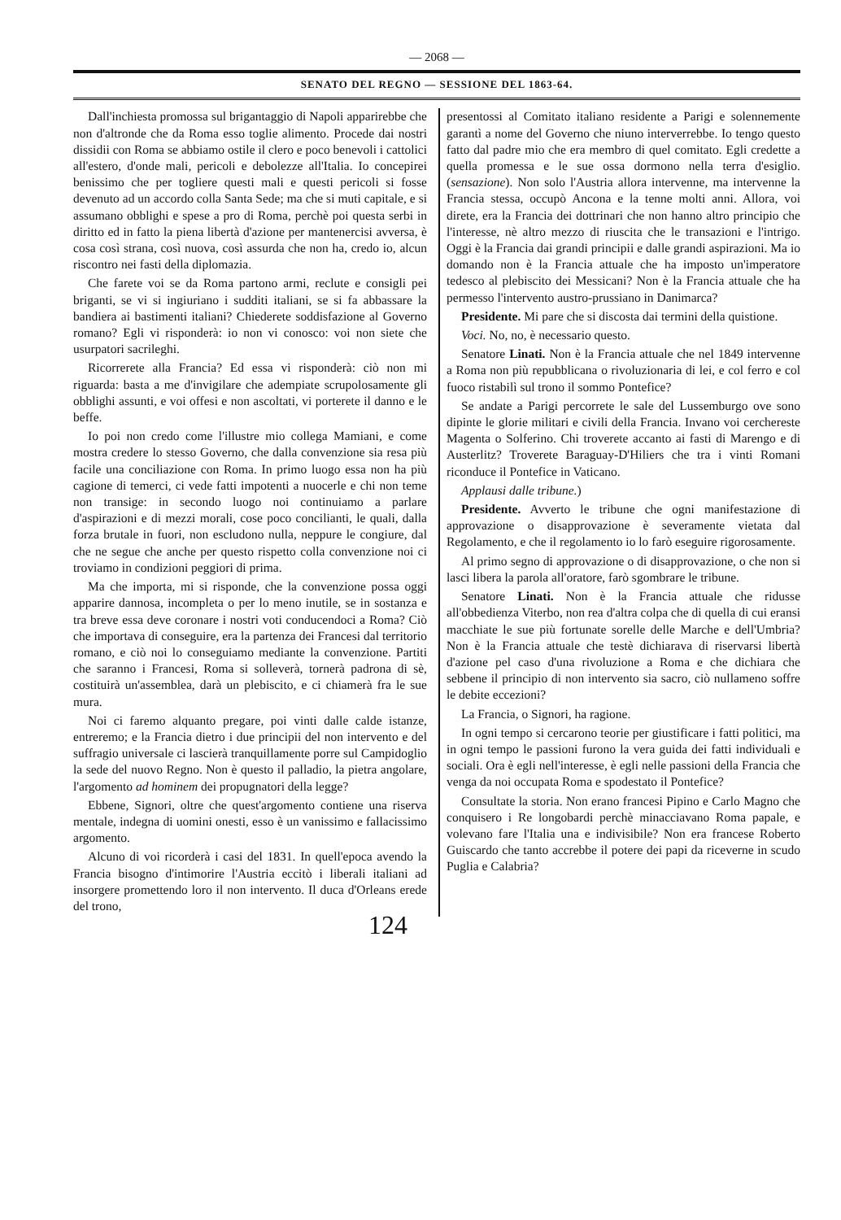— 2068 —
SENATO DEL REGNO — SESSIONE DEL 1863-64.
Dall'inchiesta promossa sul brigantaggio di Napoli apparirebbe che non d'altronde che da Roma esso toglie alimento. Procede dai nostri dissidii con Roma se abbiamo ostile il clero e poco benevoli i cattolici all'estero, d'onde mali, pericoli e debolezze all'Italia. Io concepirei benissimo che per togliere questi mali e questi pericoli si fosse devenuto ad un accordo colla Santa Sede; ma che si muti capitale, e si assumano obblighi e spese a pro di Roma, perchè poi questa serbi in diritto ed in fatto la piena libertà d'azione per mantenercisi avversa, è cosa così strana, così nuova, così assurda che non ha, credo io, alcun riscontro nei fasti della diplomazia.
Che farete voi se da Roma partono armi, reclute e consigli pei briganti, se vi si ingiuriano i sudditi italiani, se si fa abbassare la bandiera ai bastimenti italiani? Chiederete soddisfazione al Governo romano? Egli vi risponderà: io non vi conosco: voi non siete che usurpatori sacrileghi.
Ricorrerete alla Francia? Ed essa vi risponderà: ciò non mi riguarda: basta a me d'invigilare che adempiate scrupolosamente gli obblighi assunti, e voi offesi e non ascoltati, vi porterete il danno e le beffe.
Io poi non credo come l'illustre mio collega Mamiani, e come mostra credere lo stesso Governo, che dalla convenzione sia resa più facile una conciliazione con Roma. In primo luogo essa non ha più cagione di temerci, ci vede fatti impotenti a nuocerle e chi non teme non transige: in secondo luogo noi continuiamo a parlare d'aspirazioni e di mezzi morali, cose poco concilianti, le quali, dalla forza brutale in fuori, non escludono nulla, neppure le congiure, dal che ne segue che anche per questo rispetto colla convenzione noi ci troviamo in condizioni peggiori di prima.
Ma che importa, mi si risponde, che la convenzione possa oggi apparire dannosa, incompleta o per lo meno inutile, se in sostanza e tra breve essa deve coronare i nostri voti conducendoci a Roma? Ciò che importava di conseguire, era la partenza dei Francesi dal territorio romano, e ciò noi lo conseguiamo mediante la convenzione. Partiti che saranno i Francesi, Roma si solleverà, tornerà padrona di sè, costituirà un'assemblea, darà un plebiscito, e ci chiamerà fra le sue mura.
Noi ci faremo alquanto pregare, poi vinti dalle calde istanze, entreremo; e la Francia dietro i due principii del non intervento e del suffragio universale ci lascierà tranquillamente porre sul Campidoglio la sede del nuovo Regno. Non è questo il palladio, la pietra angolare, l'argomento ad hominem dei propugnatori della legge?
Ebbene, Signori, oltre che quest'argomento contiene una riserva mentale, indegna di uomini onesti, esso è un vanissimo e fallacissimo argomento.
Alcuno di voi ricorderà i casi del 1831. In quell'epoca avendo la Francia bisogno d'intimorire l'Austria eccitò i liberali italiani ad insorgere promettendo loro il non intervento. Il duca d'Orleans erede del trono,
presentossi al Comitato italiano residente a Parigi e solennemente garantì a nome del Governo che niuno interverrebbe. Io tengo questo fatto dal padre mio che era membro di quel comitato. Egli credette a quella promessa e le sue ossa dormono nella terra d'esiglio. (sensazione). Non solo l'Austria allora intervenne, ma intervenne la Francia stessa, occupò Ancona e la tenne molti anni. Allora, voi direte, era la Francia dei dottrinari che non hanno altro principio che l'interesse, nè altro mezzo di riuscita che le transazioni e l'intrigo. Oggi è la Francia dai grandi principii e dalle grandi aspirazioni. Ma io domando non è la Francia attuale che ha imposto un'imperatore tedesco al plebiscito dei Messicani? Non è la Francia attuale che ha permesso l'intervento austro-prussiano in Danimarca?
Presidente. Mi pare che si discosta dai termini della quistione.
Voci. No, no, è necessario questo.
Senatore Linati. Non è la Francia attuale che nel 1849 intervenne a Roma non più repubblicana o rivoluzionaria di lei, e col ferro e col fuoco ristabilì sul trono il sommo Pontefice?
Se andate a Parigi percorrete le sale del Lussemburgo ove sono dipinte le glorie militari e civili della Francia. Invano voi cerchereste Magenta o Solferino. Chi troverete accanto ai fasti di Marengo e di Austerlitz? Troverete Baraguay-D'Hiliers che tra i vinti Romani riconduce il Pontefice in Vaticano.
Applausi dalle tribune.)
Presidente. Avverto le tribune che ogni manifestazione di approvazione o disapprovazione è severamente vietata dal Regolamento, e che il regolamento io lo farò eseguire rigorosamente.
Al primo segno di approvazione o di disapprovazione, o che non si lasci libera la parola all'oratore, farò sgombrare le tribune.
Senatore Linati. Non è la Francia attuale che ridusse all'obbedienza Viterbo, non rea d'altra colpa che di quella di cui eransi macchiate le sue più fortunate sorelle delle Marche e dell'Umbria? Non è la Francia attuale che testè dichiarava di riservarsi libertà d'azione pel caso d'una rivoluzione a Roma e che dichiara che sebbene il principio di non intervento sia sacro, ciò nullameno soffre le debite eccezioni?
La Francia, o Signori, ha ragione.
In ogni tempo si cercarono teorie per giustificare i fatti politici, ma in ogni tempo le passioni furono la vera guida dei fatti individuali e sociali. Ora è egli nell'interesse, è egli nelle passioni della Francia che venga da noi occupata Roma e spodestato il Pontefice?
Consultate la storia. Non erano francesi Pipino e Carlo Magno che conquisero i Re longobardi perchè minacciavano Roma papale, e volevano fare l'Italia una e indivisibile? Non era francese Roberto Guiscardo che tanto accrebbe il potere dei papi da riceverne in scudo Puglia e Calabria?
124